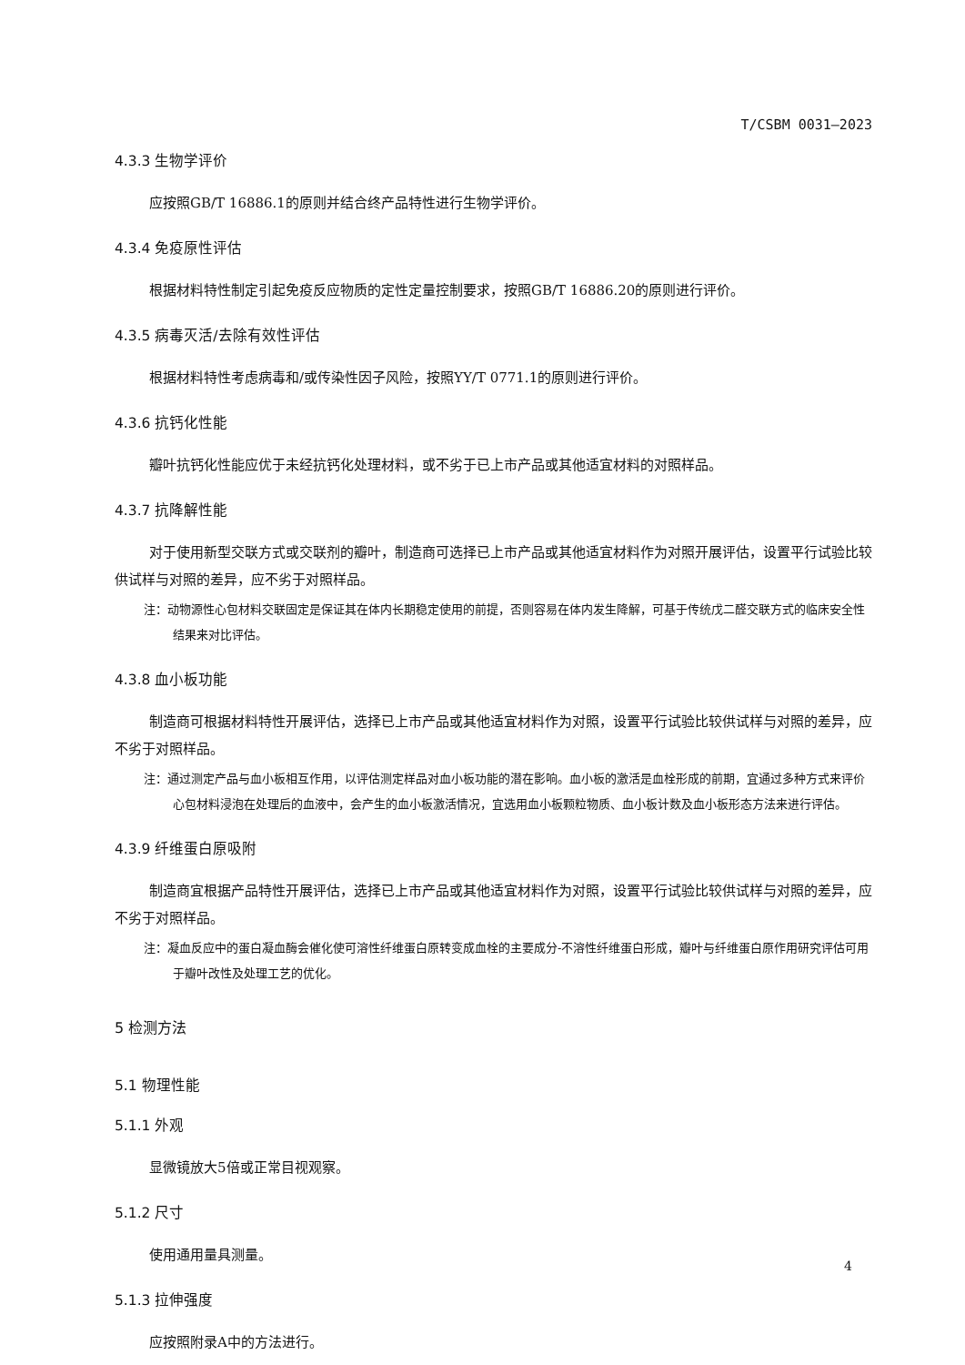T/CSBM 0031—2023
4.3.3 生物学评价
应按照GB/T 16886.1的原则并结合终产品特性进行生物学评价。
4.3.4 免疫原性评估
根据材料特性制定引起免疫反应物质的定性定量控制要求，按照GB/T 16886.20的原则进行评价。
4.3.5 病毒灭活/去除有效性评估
根据材料特性考虑病毒和/或传染性因子风险，按照YY/T 0771.1的原则进行评价。
4.3.6 抗钙化性能
瓣叶抗钙化性能应优于未经抗钙化处理材料，或不劣于已上市产品或其他适宜材料的对照样品。
4.3.7 抗降解性能
对于使用新型交联方式或交联剂的瓣叶，制造商可选择已上市产品或其他适宜材料作为对照开展评估，设置平行试验比较供试样与对照的差异，应不劣于对照样品。
注：动物源性心包材料交联固定是保证其在体内长期稳定使用的前提，否则容易在体内发生降解，可基于传统戊二醛交联方式的临床安全性结果来对比评估。
4.3.8 血小板功能
制造商可根据材料特性开展评估，选择已上市产品或其他适宜材料作为对照，设置平行试验比较供试样与对照的差异，应不劣于对照样品。
注：通过测定产品与血小板相互作用，以评估测定样品对血小板功能的潜在影响。血小板的激活是血栓形成的前期，宜通过多种方式来评价心包材料浸泡在处理后的血液中，会产生的血小板激活情况，宜选用血小板颗粒物质、血小板计数及血小板形态方法来进行评估。
4.3.9 纤维蛋白原吸附
制造商宜根据产品特性开展评估，选择已上市产品或其他适宜材料作为对照，设置平行试验比较供试样与对照的差异，应不劣于对照样品。
注：凝血反应中的蛋白凝血酶会催化使可溶性纤维蛋白原转变成血栓的主要成分-不溶性纤维蛋白形成，瓣叶与纤维蛋白原作用研究评估可用于瓣叶改性及处理工艺的优化。
5 检测方法
5.1 物理性能
5.1.1 外观
显微镜放大5倍或正常目视观察。
5.1.2 尺寸
使用通用量具测量。
5.1.3 拉伸强度
应按照附录A中的方法进行。
4